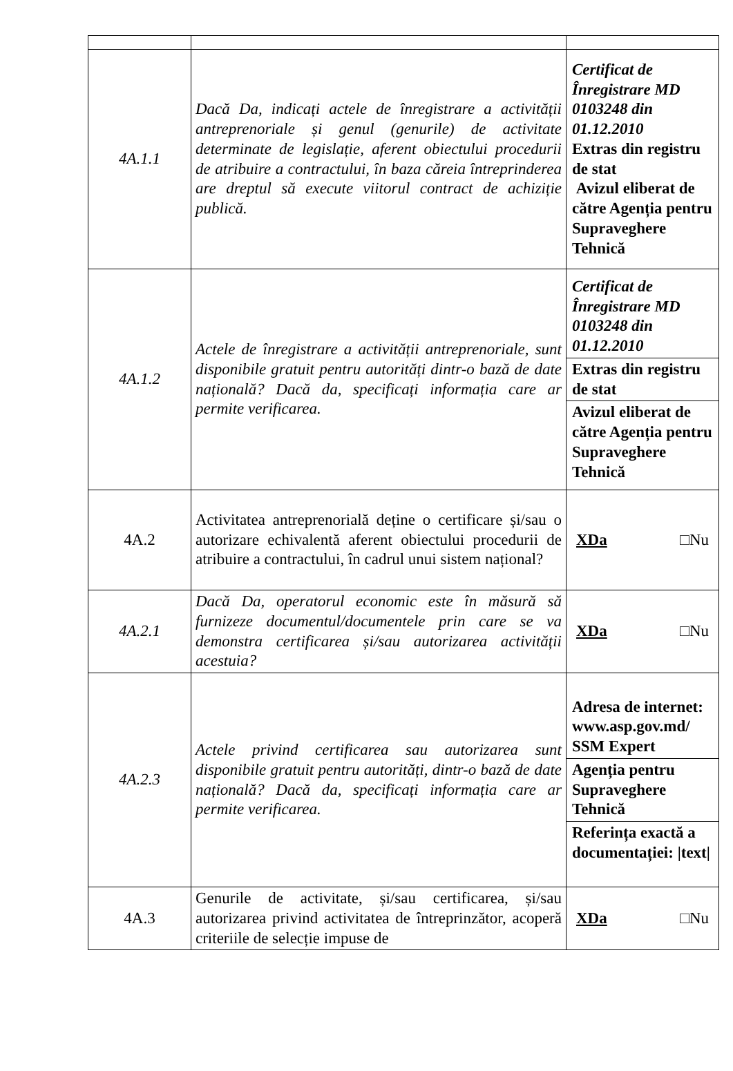| 4A.1.1 | Dacă Da, indicați actele de înregistrare a activității antreprenoriale și genul (genurile) de activitate determinate de legislație, aferent obiectului procedurii de atribuire a contractului, în baza căreia întreprinderea are dreptul să execute viitorul contract de achiziție publică. | Certificat de Înregistrare MD 0103248 din 01.12.2010 Extras din registru de stat Avizul eliberat de către Agenția pentru Supraveghere Tehnică |
| 4A.1.2 | Actele de înregistrare a activității antreprenoriale, sunt disponibile gratuit pentru autorități dintr-o bază de date națională? Dacă da, specificați informația care ar permite verificarea. | Certificat de Înregistrare MD 0103248 din 01.12.2010 Extras din registru de stat Avizul eliberat de către Agenția pentru Supraveghere Tehnică |
| 4A.2 | Activitatea antreprenorială deține o certificare și/sau o autorizare echivalentă aferent obiectului procedurii de atribuire a contractului, în cadrul unui sistem național? | XDa □Nu |
| 4A.2.1 | Dacă Da, operatorul economic este în măsură să furnizeze documentul/documentele prin care se va demonstra certificarea și/sau autorizarea activității acestuia? | XDa □Nu |
| 4A.2.3 | Actele privind certificarea sau autorizarea sunt disponibile gratuit pentru autorități, dintr-o bază de date națională? Dacă da, specificați informația care ar permite verificarea. | Adresa de internet: www.asp.gov.md/ SSM Expert Agenția pentru Supraveghere Tehnică Referința exactă a documentației: /text/ |
| 4A.3 | Genurile de activitate, și/sau certificarea, și/sau autorizarea privind activitatea de întreprinzător, acoperă criteriile de selecție impuse de | XDa □Nu |